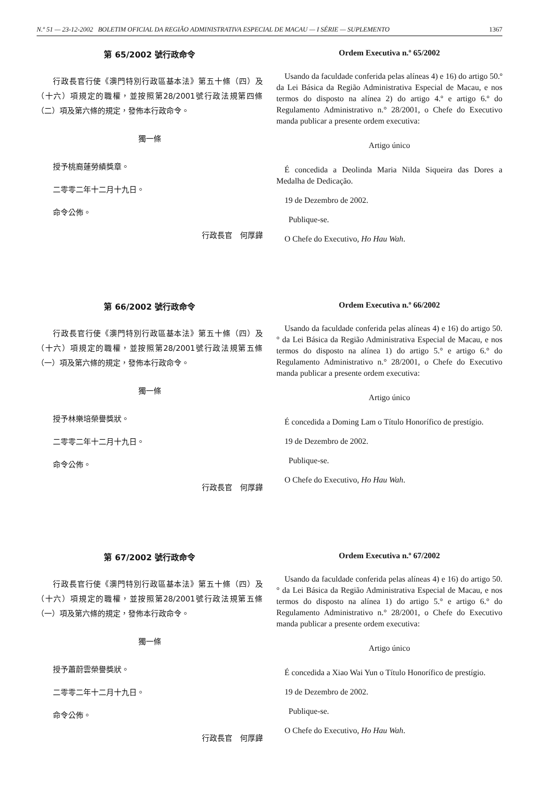N.º 51 — 23-12-2002 BOLETIM OFICIAL DA REGIÃO ADMINISTRATIVA ESPECIAL DE MACAU — I SÉRIE — SUPLEMENTO 1367
第 65/2002 號行政命令
行政長官行使《澳門特別行政區基本法》第五十條（四）及（十六）項規定的職權，並按照第28/2001號行政法規第四條（二）項及第六條的規定，發佈本行政命令。
獨一條
授予桃裔蓮勞績獎章。
二零零二年十二月十九日。
命令公佈。
行政長官　何厚鏵
Ordem Executiva n.º 65/2002
Usando da faculdade conferida pelas alíneas 4) e 16) do artigo 50.º da Lei Básica da Região Administrativa Especial de Macau, e nos termos do disposto na alínea 2) do artigo 4.º e artigo 6.º do Regulamento Administrativo n.° 28/2001, o Chefe do Executivo manda publicar a presente ordem executiva:
Artigo único
É concedida a Deolinda Maria Nilda Siqueira das Dores a Medalha de Dedicação.
19 de Dezembro de 2002.
Publique-se.
O Chefe do Executivo, Ho Hau Wah.
第 66/2002 號行政命令
行政長官行使《澳門特別行政區基本法》第五十條（四）及（十六）項規定的職權，並按照第28/2001號行政法規第五條（一）項及第六條的規定，發佈本行政命令。
獨一條
授予林樂培榮譽獎狀。
二零零二年十二月十九日。
命令公佈。
行政長官　何厚鏵
Ordem Executiva n.º 66/2002
Usando da faculdade conferida pelas alíneas 4) e 16) do artigo 50.° da Lei Básica da Região Administrativa Especial de Macau, e nos termos do disposto na alínea 1) do artigo 5.° e artigo 6.° do Regulamento Administrativo n.° 28/2001, o Chefe do Executivo manda publicar a presente ordem executiva:
Artigo único
É concedida a Doming Lam o Título Honorífico de prestígio.
19 de Dezembro de 2002.
Publique-se.
O Chefe do Executivo, Ho Hau Wah.
第 67/2002 號行政命令
行政長官行使《澳門特別行政區基本法》第五十條（四）及（十六）項規定的職權，並按照第28/2001號行政法規第五條（一）項及第六條的規定，發佈本行政命令。
獨一條
授予蕭蔚雲榮譽獎狀。
二零零二年十二月十九日。
命令公佈。
行政長官　何厚鏵
Ordem Executiva n.º 67/2002
Usando da faculdade conferida pelas alíneas 4) e 16) do artigo 50.° da Lei Básica da Região Administrativa Especial de Macau, e nos termos do disposto na alínea 1) do artigo 5.° e artigo 6.° do Regulamento Administrativo n.° 28/2001, o Chefe do Executivo manda publicar a presente ordem executiva:
Artigo único
É concedida a Xiao Wai Yun o Título Honorífico de prestígio.
19 de Dezembro de 2002.
Publique-se.
O Chefe do Executivo, Ho Hau Wah.